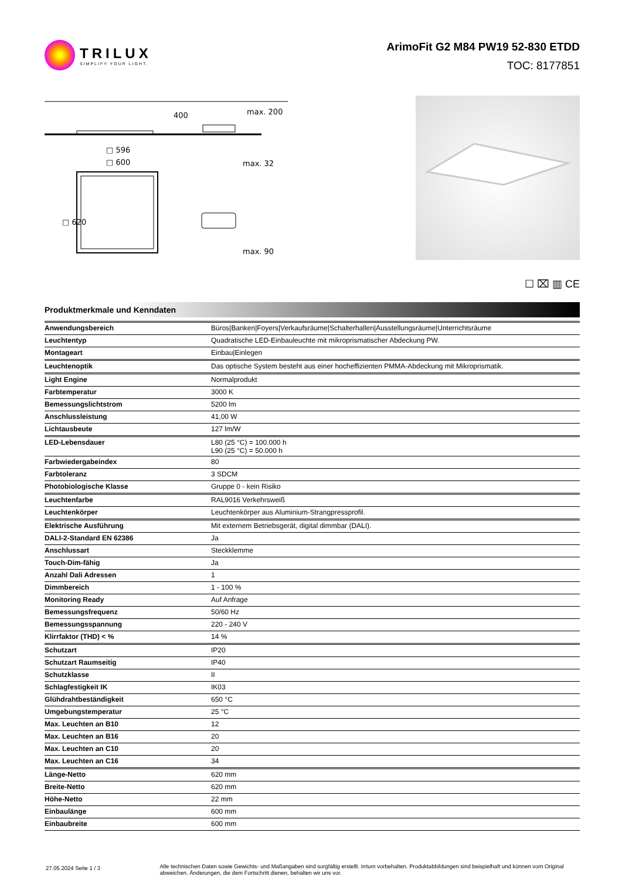TRILUX
SIMPLIFY YOUR LIGHT.
ArimoFit G2 M84 PW19 52-830 ETDD
TOC: 8177851
400
max. 200
□ 596
□ 600
□ 620
max. 32
max. 90
☐ ⌧ ▥ CE
Produktmerkmale und Kenndaten
| Anwendungsbereich | Büros/Banken/Foyers/Verkaufsräume/Schalterhallen/Ausstellungsräume/Unterrichtsräume |
| Leuchtentyp | Quadratische LED-Einbauleuchte mit mikroprismatischer Abdeckung PW. |
| Montageart | Einbau/Einlegen |
| Leuchtenoptik | Das optische System besteht aus einer hocheffizienten PMMA-Abdeckung mit Mikroprismatik. |
| Light Engine | Normalprodukt |
| Farbtemperatur | 3000 K |
| Bemessungslichtstrom | 5200 lm |
| Anschlussleistung | 41,00 W |
| Lichtausbeute | 127 lm/W |
| LED-Lebensdauer | L80 (25 °C) = 100.000 h L90 (25 °C) = 50.000 h |
| Farbwiedergabeindex | 80 |
| Farbtoleranz | 3 SDCM |
| Photobiologische Klasse | Gruppe 0 - kein Risiko |
| Leuchtenfarbe | RAL9016 Verkehrsweiß |
| Leuchtenkörper | Leuchtenkörper aus Aluminium-Strangpressprofil. |
| Elektrische Ausführung | Mit externem Betriebsgerät, digital dimmbar (DALI). |
| DALI-2-Standard EN 62386 | Ja |
| Anschlussart | Steckklemme |
| Touch-Dim-fähig | Ja |
| Anzahl Dali Adressen | 1 |
| Dimmbereich | 1 - 100 % |
| Monitoring Ready | Auf Anfrage |
| Bemessungsfrequenz | 50/60 Hz |
| Bemessungsspannung | 220 - 240 V |
| Klirrfaktor (THD) < % | 14 % |
| Schutzart | IP20 |
| Schutzart Raumseitig | IP40 |
| Schutzklasse | II |
| Schlagfestigkeit IK | IK03 |
| Glühdrahtbeständigkeit | 650 °C |
| Umgebungstemperatur | 25 °C |
| Max. Leuchten an B10 | 12 |
| Max. Leuchten an B16 | 20 |
| Max. Leuchten an C10 | 20 |
| Max. Leuchten an C16 | 34 |
| Länge-Netto | 620 mm |
| Breite-Netto | 620 mm |
| Höhe-Netto | 22 mm |
| Einbaulänge | 600 mm |
| Einbaubreite | 600 mm |
27.05.2024 Seite 1 / 3
Alle technischen Daten sowie Gewichts- und Maßangaben sind sorgfältig erstellt. Irrtum vorbehalten. Produktabbildungen sind beispielhaft und können vom Original abweichen. Änderungen, die dem Fortschritt dienen, behalten wir uns vor.